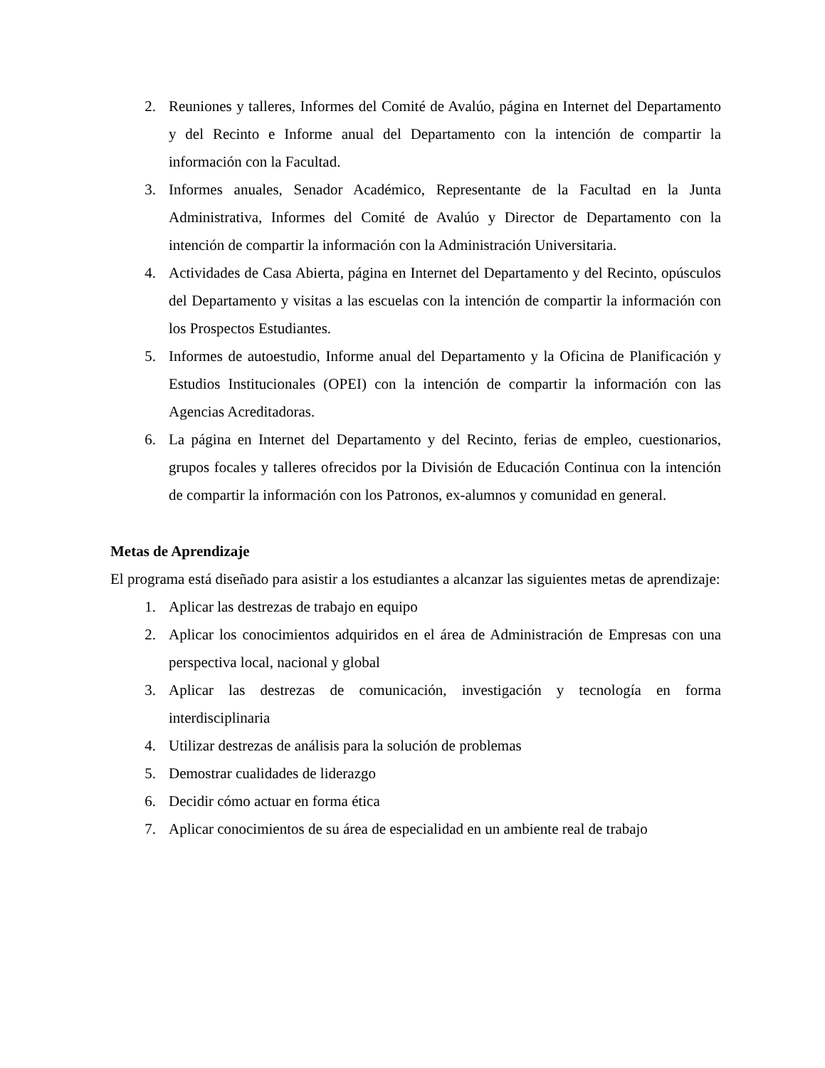2. Reuniones y talleres, Informes del Comité de Avalúo, página en Internet del Departamento y del Recinto e Informe anual del Departamento con la intención de compartir la información con la Facultad.
3. Informes anuales, Senador Académico, Representante de la Facultad en la Junta Administrativa, Informes del Comité de Avalúo y Director de Departamento con la intención de compartir la información con la Administración Universitaria.
4. Actividades de Casa Abierta, página en Internet del Departamento y del Recinto, opúsculos del Departamento y visitas a las escuelas con la intención de compartir la información con los Prospectos Estudiantes.
5. Informes de autoestudio, Informe anual del Departamento y la Oficina de Planificación y Estudios Institucionales (OPEI) con la intención de compartir la información con las Agencias Acreditadoras.
6. La página en Internet del Departamento y del Recinto, ferias de empleo, cuestionarios, grupos focales y talleres ofrecidos por la División de Educación Continua con la intención de compartir la información con los Patronos, ex-alumnos y comunidad en general.
Metas de Aprendizaje
El programa está diseñado para asistir a los estudiantes a alcanzar las siguientes metas de aprendizaje:
1. Aplicar las destrezas de trabajo en equipo
2. Aplicar los conocimientos adquiridos en el área de Administración de Empresas con una perspectiva local, nacional y global
3. Aplicar las destrezas de comunicación, investigación y tecnología en forma interdisciplinaria
4. Utilizar destrezas de análisis para la solución de problemas
5. Demostrar cualidades de liderazgo
6. Decidir cómo actuar en forma ética
7. Aplicar conocimientos de su área de especialidad en un ambiente real de trabajo